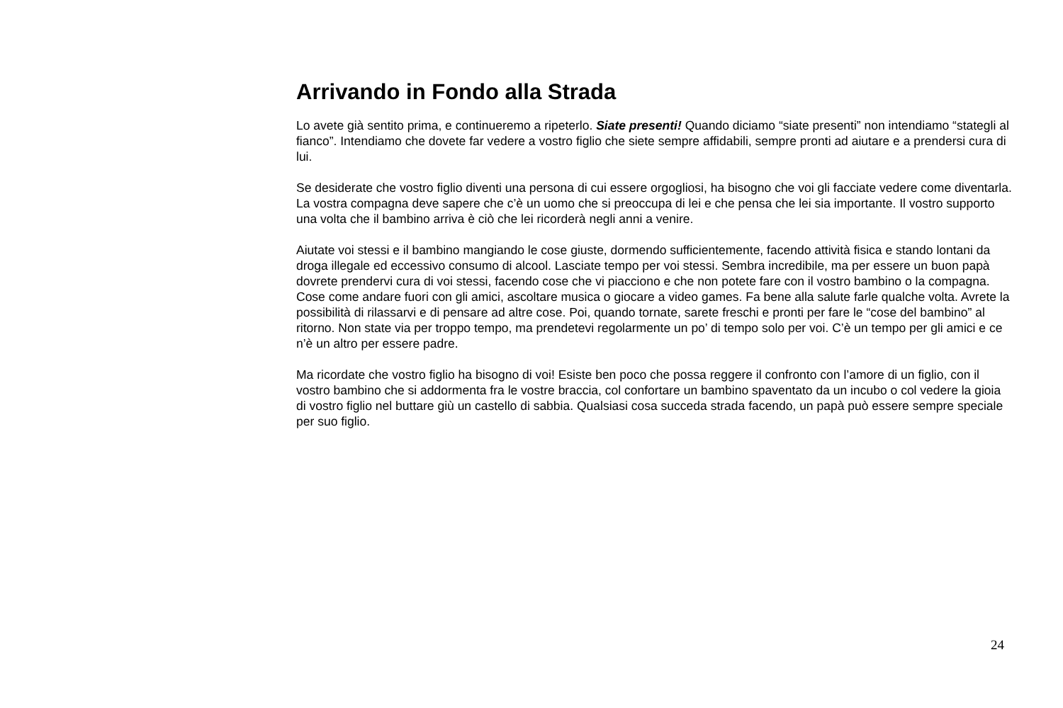Arrivando in Fondo alla Strada
Lo avete già sentito prima, e continueremo a ripeterlo. Siate presenti! Quando diciamo “siate presenti” non intendiamo “stategli al fianco”. Intendiamo che dovete far vedere a vostro figlio che siete sempre affidabili, sempre pronti ad aiutare e a prendersi cura di lui.
Se desiderate che vostro figlio diventi una persona di cui essere orgogliosi, ha bisogno che voi gli facciate vedere come diventarla. La vostra compagna deve sapere che c’è un uomo che si preoccupa di lei e che pensa che lei sia importante. Il vostro supporto una volta che il bambino arriva è ciò che lei ricorderà negli anni a venire.
Aiutate voi stessi e il bambino mangiando le cose giuste, dormendo sufficientemente, facendo attività fisica e stando lontani da droga illegale ed eccessivo consumo di alcool. Lasciate tempo per voi stessi. Sembra incredibile, ma per essere un buon papà dovrete prendervi cura di voi stessi, facendo cose che vi piacciono e che non potete fare con il vostro bambino o la compagna. Cose come andare fuori con gli amici, ascoltare musica o giocare a video games. Fa bene alla salute farle qualche volta. Avrete la possibilità di rilassarvi e di pensare ad altre cose. Poi, quando tornate, sarete freschi e pronti per fare le “cose del bambino” al ritorno. Non state via per troppo tempo, ma prendetevi regolarmente un po’ di tempo solo per voi. C’è un tempo per gli amici e ce n’è un altro per essere padre.
Ma ricordate che vostro figlio ha bisogno di voi! Esiste ben poco che possa reggere il confronto con l’amore di un figlio, con il vostro bambino che si addormenta fra le vostre braccia, col confortare un bambino spaventato da un incubo o col vedere la gioia di vostro figlio nel buttare giù un castello di sabbia. Qualsiasi cosa succeda strada facendo, un papà può essere sempre speciale per suo figlio.
24